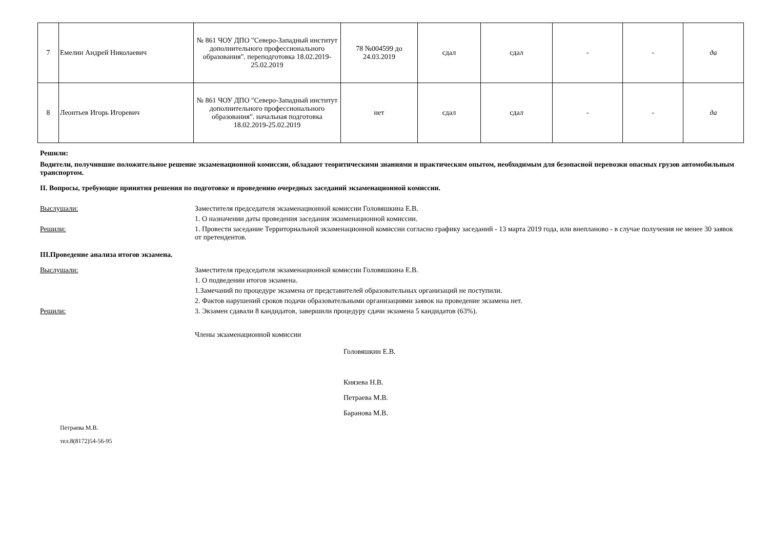| 7 | Емелин Андрей Николаевич | № 861 ЧОУ ДПО "Северо-Западный институт дополнительного профессионального образования". переподготовка 18.02.2019-25.02.2019 | 78 №004599 до 24.03.2019 | сдал | сдал | - | - | да |
| 8 | Леонтьев Игорь Игоревич | № 861 ЧОУ ДПО "Северо-Западный институт дополнительного профессионального образования". начальная подготовка 18.02.2019-25.02.2019 | нет | сдал | сдал | - | - | да |
Решили:
Водители, получившие положительное решение экзаменационной комиссии, обладают теоритическими знаниями и практическим опытом, необходимым для безопасной перевозки опасных грузов автомобильным транспортом.
II. Вопросы, требующие принятия решения по подготовке и проведению очередных заседаний экзаменационной комиссии.
Выслушали: Заместителя председателя экзаменационной комиссии Головяшкина Е.В.
1. О назначении даты проведения заседания экзаменационной комиссии.
Решили: 1. Провести заседание Территориальной экзаменационной комиссии согласно графику заседаний - 13 марта 2019 года, или внепланово - в случае получения не менее 30 заявок от претендентов.
III.Проведение анализа итогов экзамена.
Выслушали: Заместителя председателя экзаменационной комиссии Головяшкина Е.В.
1. О подведении итогов экзамена.
1.Замечаний по процедуре экзамена от представителей образовательных организаций не поступили.
2. Фактов нарушений сроков подачи образовательными организациями заявок на проведение экзамена нет.
Решили: 3. Экзамен сдавали 8 кандидатов, завершили процедуру сдачи экзамена 5 кандидатов (63%).
Члены экзаменационной комиссии
Головяшкин Е.В.
Князева Н.В.
Петраева М.В.
Баранова М.В.
Петраева М.В.
тел.8(8172)54-56-95